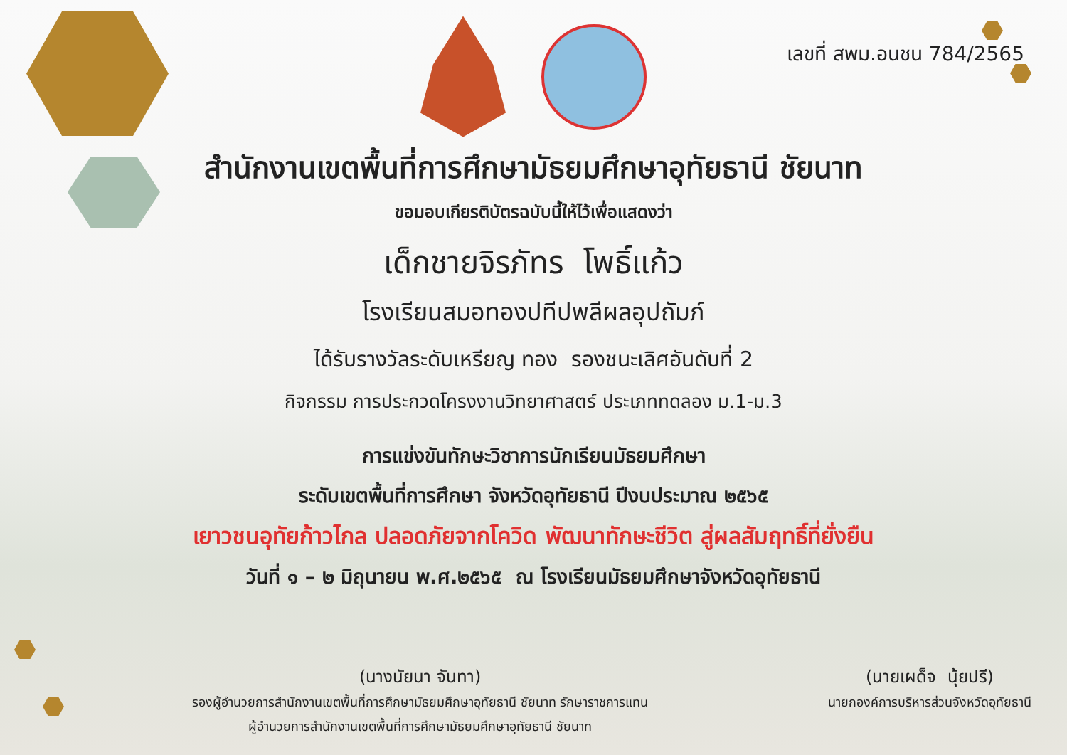เลขที่ สพม.อนชน 784/2565
สำนักงานเขตพื้นที่การศึกษามัธยมศึกษาอุทัยธานี ชัยนาท
ขอมอบเกียรติบัตรฉบับนี้ให้ไว้เพื่อแสดงว่า
เด็กชายจิรภัทร โพธิ์แก้ว
โรงเรียนสมอทองปทีปพลีผลอุปถัมภ์
ได้รับรางวัลระดับเหรียญ ทอง รองชนะเลิศอันดับที่ 2
กิจกรรม การประกวดโครงงานวิทยาศาสตร์ ประเภททดลอง ม.1-ม.3
การแข่งขันทักษะวิชาการนักเรียนมัธยมศึกษา
ระดับเขตพื้นที่การศึกษา จังหวัดอุทัยธานี ปีงบประมาณ ๒๕๖๕
เยาวชนอุทัยก้าวไกล ปลอดภัยจากโควิด พัฒนาทักษะชีวิต สู่ผลสัมฤทธิ์ที่ยั่งยืน
วันที่ ๑ – ๒ มิถุนายน พ.ศ.๒๕๖๕ ณ โรงเรียนมัธยมศึกษาจังหวัดอุทัยธานี
(นางนัยนา จันทา)
รองผู้อำนวยการสำนักงานเขตพื้นที่การศึกษามัธยมศึกษาอุทัยธานี ชัยนาท รักษาราชการแทน
ผู้อำนวยการสำนักงานเขตพื้นที่การศึกษามัธยมศึกษาอุทัยธานี ชัยนาท
(นายเผด็จ นุ้ยปรี)
นายกองค์การบริหารส่วนจังหวัดอุทัยธานี